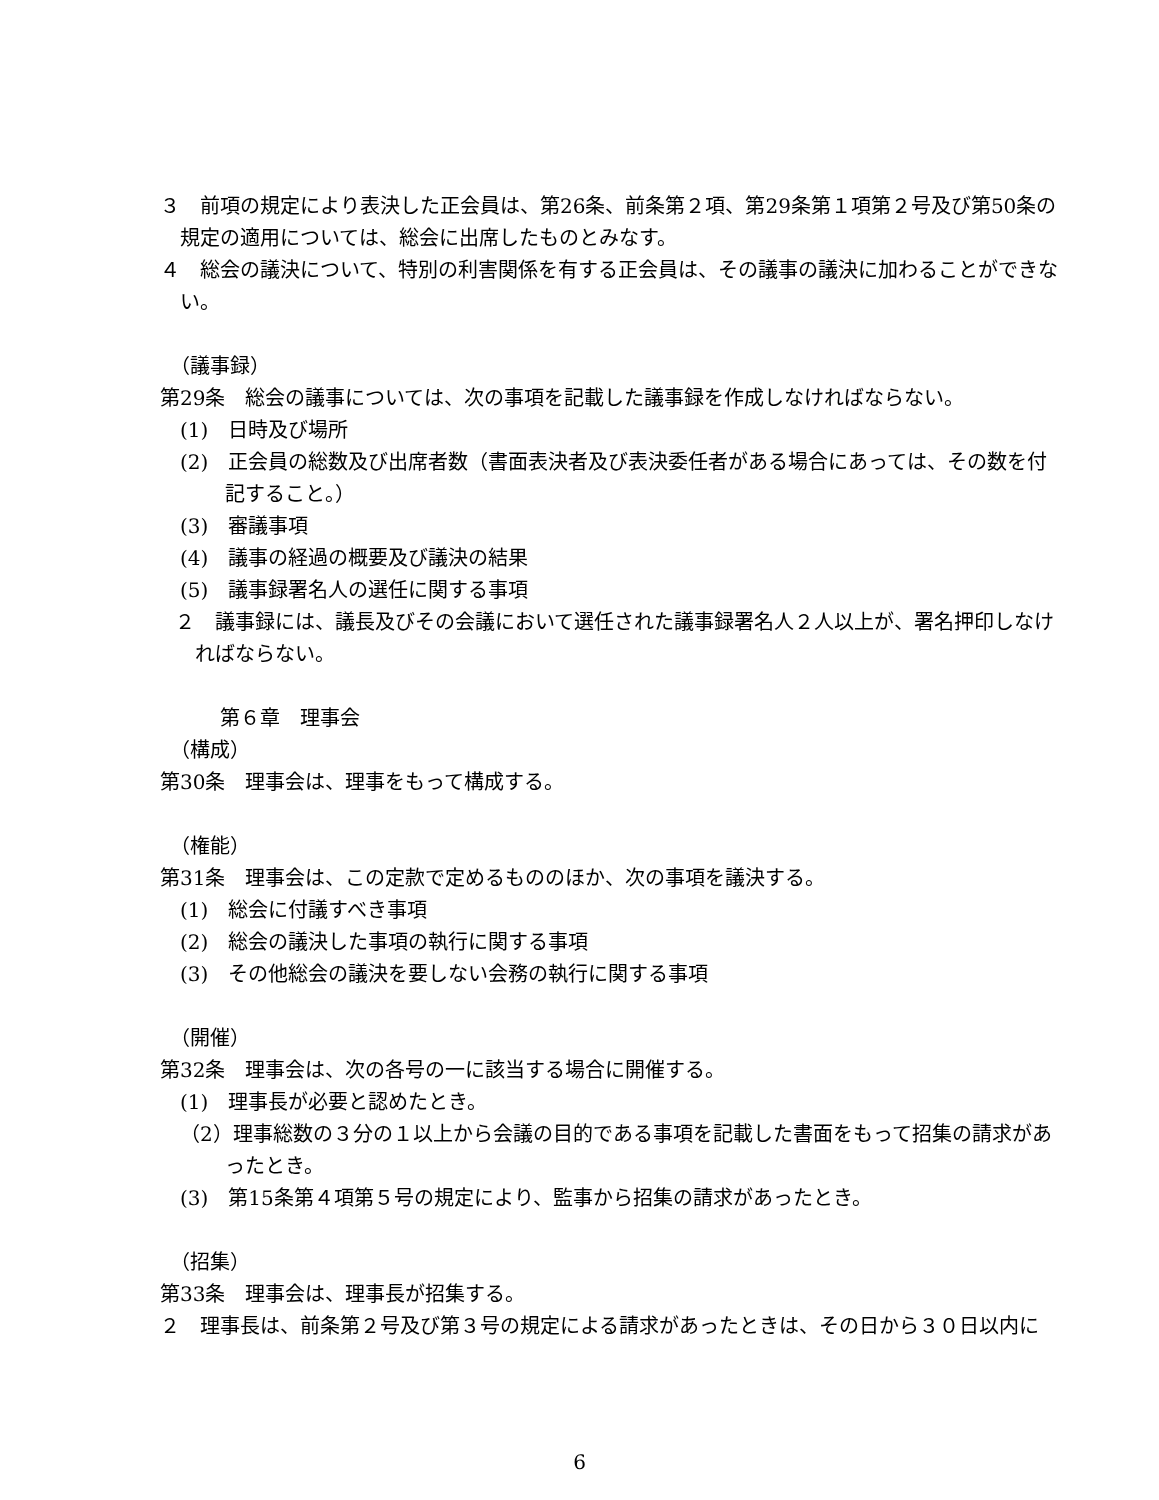３　前項の規定により表決した正会員は、第26条、前条第２項、第29条第１項第２号及び第50条の規定の適用については、総会に出席したものとみなす。
４　総会の議決について、特別の利害関係を有する正会員は、その議事の議決に加わることができない。
（議事録）
第29条　総会の議事については、次の事項を記載した議事録を作成しなければならない。
(1)　日時及び場所
(2)　正会員の総数及び出席者数（書面表決者及び表決委任者がある場合にあっては、その数を付記すること。）
(3)　審議事項
(4)　議事の経過の概要及び議決の結果
(5)　議事録署名人の選任に関する事項
２　議事録には、議長及びその会議において選任された議事録署名人２人以上が、署名押印しなければならない。
第６章　理事会
（構成）
第30条　理事会は、理事をもって構成する。
（権能）
第31条　理事会は、この定款で定めるもののほか、次の事項を議決する。
(1)　総会に付議すべき事項
(2)　総会の議決した事項の執行に関する事項
(3)　その他総会の議決を要しない会務の執行に関する事項
（開催）
第32条　理事会は、次の各号の一に該当する場合に開催する。
(1)　理事長が必要と認めたとき。
（2）理事総数の３分の１以上から会議の目的である事項を記載した書面をもって招集の請求があったとき。
(3)　第15条第４項第５号の規定により、監事から招集の請求があったとき。
（招集）
第33条　理事会は、理事長が招集する。
２　理事長は、前条第２号及び第３号の規定による請求があったときは、その日から３０日以内に
6